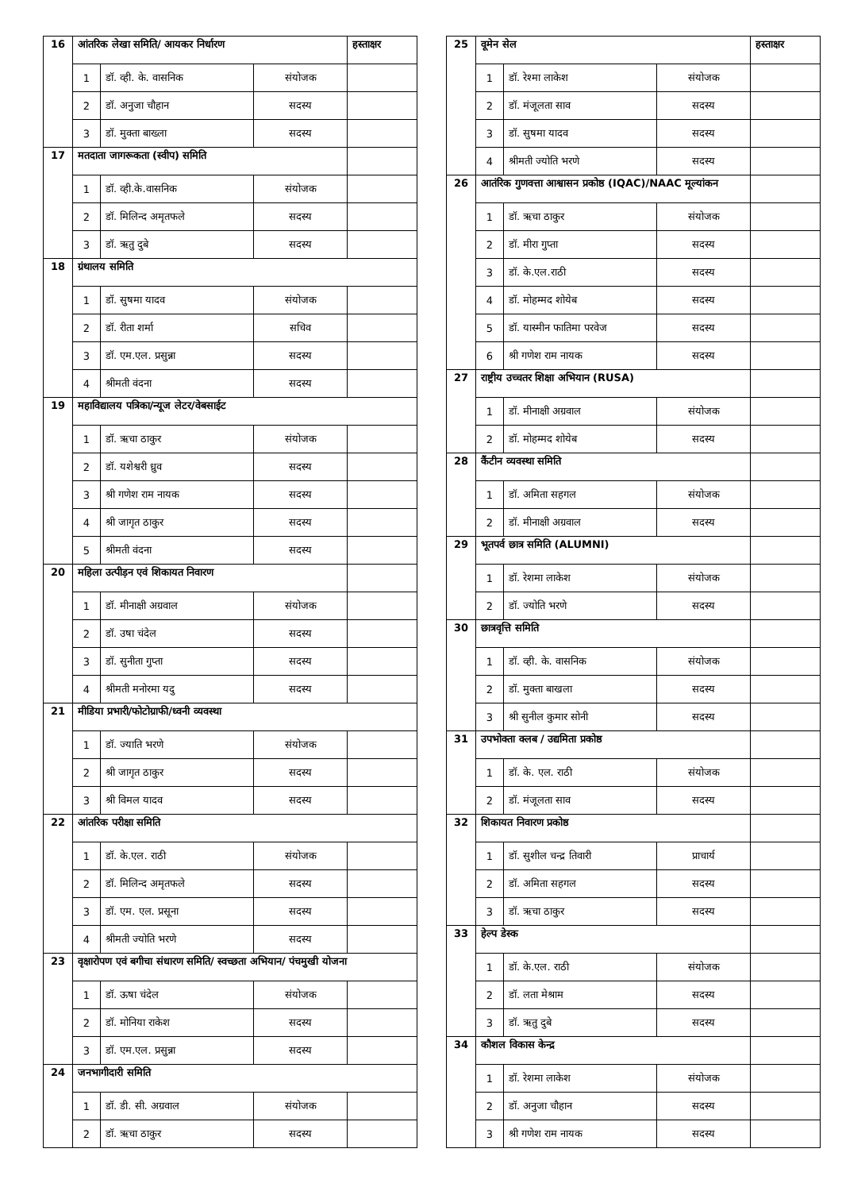| 16 | आंतरिक लेखा समिति/ आयकर निर्धारण | | | हस्ताक्षर |
| | 1 | डॉ. व्ही. के. वासनिक | संयोजक | |
| | 2 | डॉ. अनुजा चौहान | सदस्य | |
| | 3 | डॉ. मुक्ता बाख्ला | सदस्य | |
| 17 | मतदाता जागरूकता (स्वीप) समिति | | | |
| | 1 | डॉ. व्ही.के.वासनिक | संयोजक | |
| | 2 | डॉ. मिलिन्द अमृतफले | सदस्य | |
| | 3 | डॉ. ऋतु दुबे | सदस्य | |
| 18 | ग्रंथालय समिति | | | |
| | 1 | डॉ. सुषमा यादव | संयोजक | |
| | 2 | डॉ. रीता शर्मा | सचिव | |
| | 3 | डॉ. एम.एल. प्रसुन्ना | सदस्य | |
| | 4 | श्रीमती वंदना | सदस्य | |
| 19 | महाविद्यालय पत्रिका/न्यूज लेटर/वेबसाईट | | | |
| | 1 | डॉ. ऋचा ठाकुर | संयोजक | |
| | 2 | डॉ. यशेश्वरी ध्रुव | सदस्य | |
| | 3 | श्री गणेश राम नायक | सदस्य | |
| | 4 | श्री जागृत ठाकुर | सदस्य | |
| | 5 | श्रीमती वंदना | सदस्य | |
| 20 | महिला उत्पीड़न एवं शिकायत निवारण | | | |
| | 1 | डॉ. मीनाक्षी अग्रवाल | संयोजक | |
| | 2 | डॉ. उषा चंदेल | सदस्य | |
| | 3 | डॉ. सुनीता गुप्ता | सदस्य | |
| | 4 | श्रीमती मनोरमा यदु | सदस्य | |
| 21 | मीडिया प्रभारी/फोटोग्राफी/ध्वनी व्यवस्था | | | |
| | 1 | डॉ. ज्याति भरणे | संयोजक | |
| | 2 | श्री जागृत ठाकुर | सदस्य | |
| | 3 | श्री विमल यादव | सदस्य | |
| 22 | आंतरिक परीक्षा समिति | | | |
| | 1 | डॉ. के.एल. राठी | संयोजक | |
| | 2 | डॉ. मिलिन्द अमृतफले | सदस्य | |
| | 3 | डॉ. एम. एल. प्रसूना | सदस्य | |
| | 4 | श्रीमती ज्योति भरणे | सदस्य | |
| 23 | वृक्षारोपण एवं बगीचा संधारण समिति/ स्वच्छता अभियान/ पंचमुखी योजना | | | |
| | 1 | डॉ. ऊषा चंदेल | संयोजक | |
| | 2 | डॉ. मोनिया राकेश | सदस्य | |
| | 3 | डॉ. एम.एल. प्रसुन्ना | सदस्य | |
| 24 | जनभागीदारी समिति | | | |
| | 1 | डॉ. डी. सी. अग्रवाल | संयोजक | |
| | 2 | डॉ. ऋचा ठाकुर | सदस्य | |
| 25 | वूमेन सेल | | | हस्ताक्षर |
| | 1 | डॉ. रेश्मा लाकेश | संयोजक | |
| | 2 | डॉ. मंजूलता साव | सदस्य | |
| | 3 | डॉ. सुषमा यादव | सदस्य | |
| | 4 | श्रीमती ज्योति भरणे | सदस्य | |
| 26 | आतंरिक गुणवत्ता आश्वासन प्रकोष्ठ (IQAC)/NAAC मूल्यांकन | | | |
| | 1 | डॉ. ऋचा ठाकुर | संयोजक | |
| | 2 | डॉ. मीरा गुप्ता | सदस्य | |
| | 3 | डॉ. के.एल.राठी | सदस्य | |
| | 4 | डॉ. मोहम्मद शोयेब | सदस्य | |
| | 5 | डॉ. यास्मीन फातिमा परवेज | सदस्य | |
| | 6 | श्री गणेश राम नायक | सदस्य | |
| 27 | राष्ट्रीय उच्चतर शिक्षा अभियान (RUSA) | | | |
| | 1 | डॉ. मीनाक्षी अग्रवाल | संयोजक | |
| | 2 | डॉ. मोहम्मद शोयेब | सदस्य | |
| 28 | कैंटीन व्यवस्था समिति | | | |
| | 1 | डॉ. अमिता सहगल | संयोजक | |
| | 2 | डॉ. मीनाक्षी अग्रवाल | सदस्य | |
| 29 | भूतपर्व छात्र समिति (ALUMNI) | | | |
| | 1 | डॉ. रेशमा लाकेश | संयोजक | |
| | 2 | डॉ. ज्योति भरणे | सदस्य | |
| 30 | छात्रवृत्ति समिति | | | |
| | 1 | डॉ. व्ही. के. वासनिक | संयोजक | |
| | 2 | डॉ. मुक्ता बाखला | सदस्य | |
| | 3 | श्री सुनील कुमार सोनी | सदस्य | |
| 31 | उपभोक्ता क्लब / उद्यमिता प्रकोष्ठ | | | |
| | 1 | डॉ. के. एल. राठी | संयोजक | |
| | 2 | डॉ. मंजूलता साव | सदस्य | |
| 32 | शिकायत निवारण प्रकोष्ठ | | | |
| | 1 | डॉ. सुशील चन्द्र तिवारी | प्राचार्य | |
| | 2 | डॉ. अमिता सहगल | सदस्य | |
| | 3 | डॉ. ऋचा ठाकुर | सदस्य | |
| 33 | हेल्प डेस्क | | | |
| | 1 | डॉ. के.एल. राठी | संयोजक | |
| | 2 | डॉ. लता मेश्राम | सदस्य | |
| | 3 | डॉ. ऋतु दुबे | सदस्य | |
| 34 | कौशल विकास केन्द्र | | | |
| | 1 | डॉ. रेशमा लाकेश | संयोजक | |
| | 2 | डॉ. अनुजा चौहान | सदस्य | |
| | 3 | श्री गणेश राम नायक | सदस्य | |